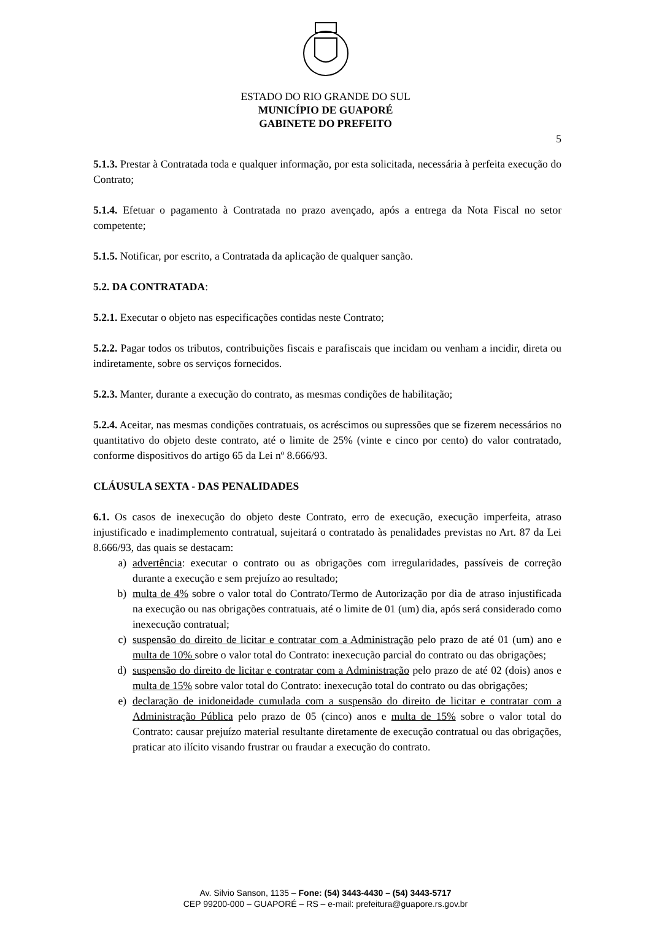ESTADO DO RIO GRANDE DO SUL
MUNICÍPIO DE GUAPORÉ
GABINETE DO PREFEITO
5
5.1.3. Prestar à Contratada toda e qualquer informação, por esta solicitada, necessária à perfeita execução do Contrato;
5.1.4. Efetuar o pagamento à Contratada no prazo avençado, após a entrega da Nota Fiscal no setor competente;
5.1.5. Notificar, por escrito, a Contratada da aplicação de qualquer sanção.
5.2. DA CONTRATADA:
5.2.1. Executar o objeto nas especificações contidas neste Contrato;
5.2.2. Pagar todos os tributos, contribuições fiscais e parafiscais que incidam ou venham a incidir, direta ou indiretamente, sobre os serviços fornecidos.
5.2.3. Manter, durante a execução do contrato, as mesmas condições de habilitação;
5.2.4. Aceitar, nas mesmas condições contratuais, os acréscimos ou supressões que se fizerem necessários no quantitativo do objeto deste contrato, até o limite de 25% (vinte e cinco por cento) do valor contratado, conforme dispositivos do artigo 65 da Lei nº 8.666/93.
CLÁUSULA SEXTA - DAS PENALIDADES
6.1. Os casos de inexecução do objeto deste Contrato, erro de execução, execução imperfeita, atraso injustificado e inadimplemento contratual, sujeitará o contratado às penalidades previstas no Art. 87 da Lei 8.666/93, das quais se destacam:
a) advertência: executar o contrato ou as obrigações com irregularidades, passíveis de correção durante a execução e sem prejuízo ao resultado;
b) multa de 4% sobre o valor total do Contrato/Termo de Autorização por dia de atraso injustificada na execução ou nas obrigações contratuais, até o limite de 01 (um) dia, após será considerado como inexecução contratual;
c) suspensão do direito de licitar e contratar com a Administração pelo prazo de até 01 (um) ano e multa de 10% sobre o valor total do Contrato: inexecução parcial do contrato ou das obrigações;
d) suspensão do direito de licitar e contratar com a Administração pelo prazo de até 02 (dois) anos e multa de 15% sobre valor total do Contrato: inexecução total do contrato ou das obrigações;
e) declaração de inidoneidade cumulada com a suspensão do direito de licitar e contratar com a Administração Pública pelo prazo de 05 (cinco) anos e multa de 15% sobre o valor total do Contrato: causar prejuízo material resultante diretamente de execução contratual ou das obrigações, praticar ato ilícito visando frustrar ou fraudar a execução do contrato.
Av. Silvio Sanson, 1135 – Fone: (54) 3443-4430 – (54) 3443-5717
CEP 99200-000 – GUAPORÉ – RS – e-mail: prefeitura@guapore.rs.gov.br